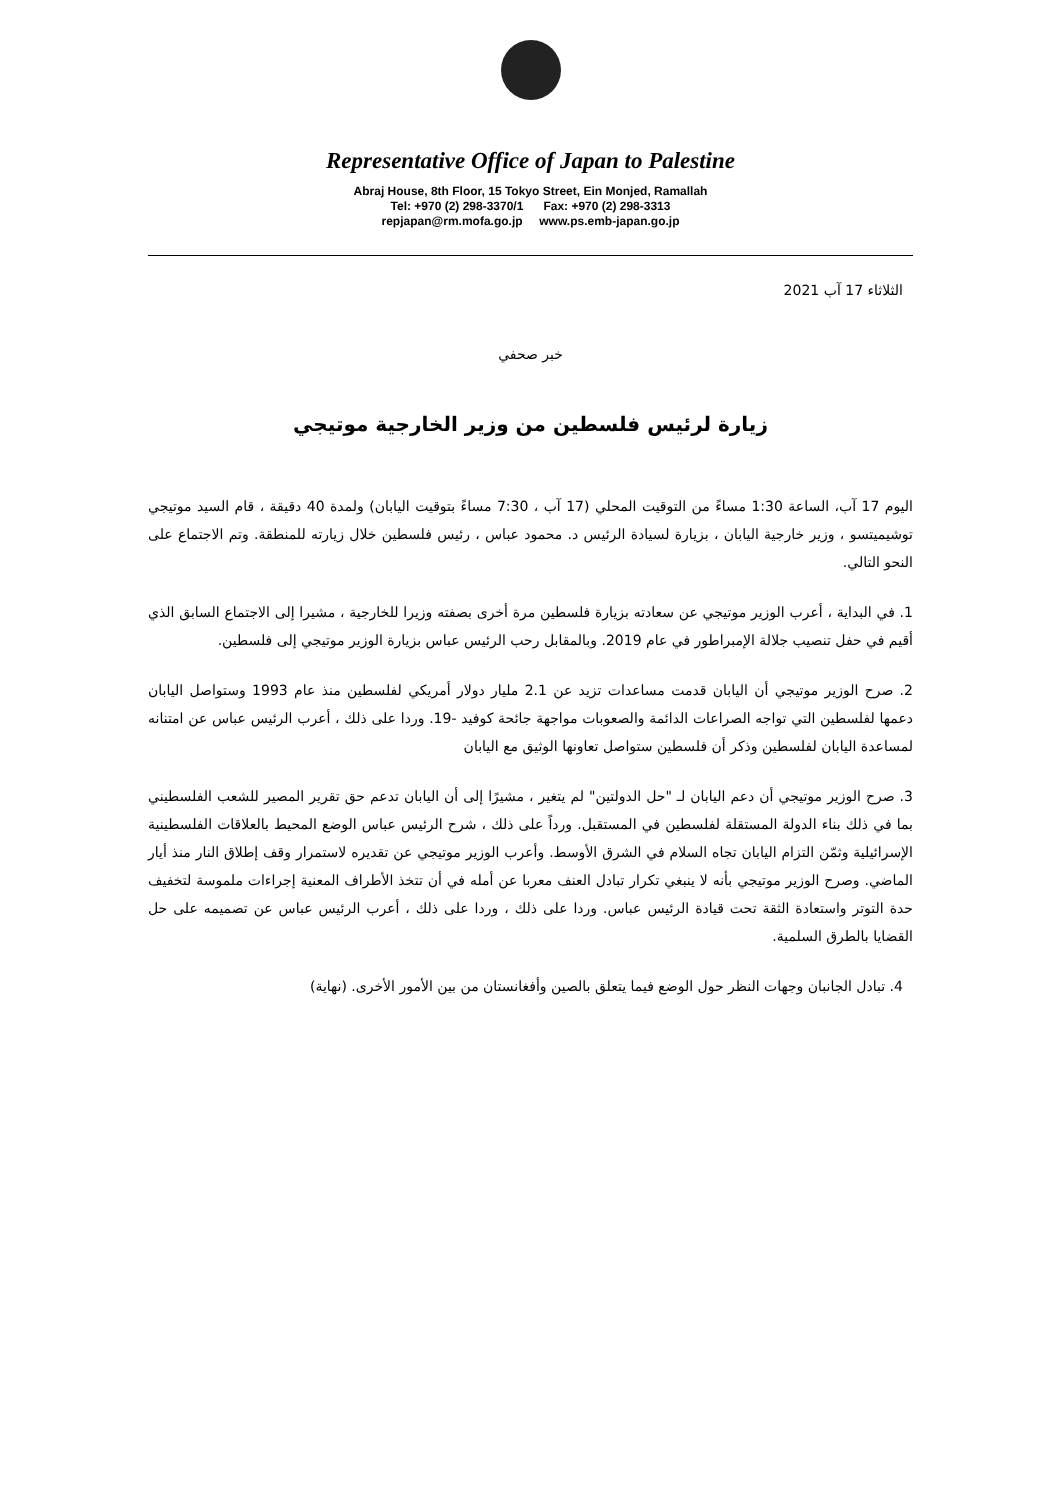Representative Office of Japan to Palestine
Abraj House, 8th Floor, 15 Tokyo Street, Ein Monjed, Ramallah
Tel: +970 (2) 298-3370/1 Fax: +970 (2) 298-3313
repjapan@rm.mofa.go.jp www.ps.emb-japan.go.jp
الثلاثاء 17 آب 2021
خبر صحفي
زيارة لرئيس فلسطين من وزير الخارجية موتيجي
اليوم 17 آب، الساعة 1:30 مساءً من التوقيت المحلي (17 آب ، 7:30 مساءً بتوقيت اليابان) ولمدة 40 دقيقة ، قام السيد موتيجي توشيميتسو ، وزير خارجية اليابان ، بزيارة لسيادة الرئيس د. محمود عباس ، رئيس فلسطين خلال زيارته للمنطقة. وتم الاجتماع على النحو التالي.
1. في البداية ، أعرب الوزير موتيجي عن سعادته بزيارة فلسطين مرة أخرى بصفته وزيرا للخارجية ، مشيرا إلى الاجتماع السابق الذي أقيم في حفل تنصيب جلالة الإمبراطور في عام 2019. وبالمقابل رحب الرئيس عباس بزيارة الوزير موتيجي إلى فلسطين.
2. صرح الوزير موتيجي أن اليابان قدمت مساعدات تزيد عن 2.1 مليار دولار أمريكي لفلسطين منذ عام 1993 وستواصل اليابان دعمها لفلسطين التي تواجه الصراعات الدائمة والصعوبات مواجهة جائحة كوفيد -19. وردا على ذلك ، أعرب الرئيس عباس عن امتنانه لمساعدة اليابان لفلسطين وذكر أن فلسطين ستواصل تعاونها الوثيق مع اليابان
3. صرح الوزير موتيجي أن دعم اليابان لـ "حل الدولتين" لم يتغير ، مشيرًا إلى أن اليابان تدعم حق تقرير المصير للشعب الفلسطيني بما في ذلك بناء الدولة المستقلة لفلسطين في المستقبل. ورداً على ذلك ، شرح الرئيس عباس الوضع المحيط بالعلاقات الفلسطينية الإسرائيلية وثمّن التزام اليابان تجاه السلام في الشرق الأوسط. وأعرب الوزير موتيجي عن تقديره لاستمرار وقف إطلاق النار منذ أيار الماضي. وصرح الوزير موتيجي بأنه لا ينبغي تكرار تبادل العنف معربا عن أمله في أن تتخذ الأطراف المعنية إجراءات ملموسة لتخفيف حدة التوتر واستعادة الثقة تحت قيادة الرئيس عباس. وردا على ذلك ، وردا على ذلك ، أعرب الرئيس عباس عن تصميمه على حل القضايا بالطرق السلمية.
4. تبادل الجانبان وجهات النظر حول الوضع فيما يتعلق بالصين وأفغانستان من بين الأمور الأخرى. (نهاية)